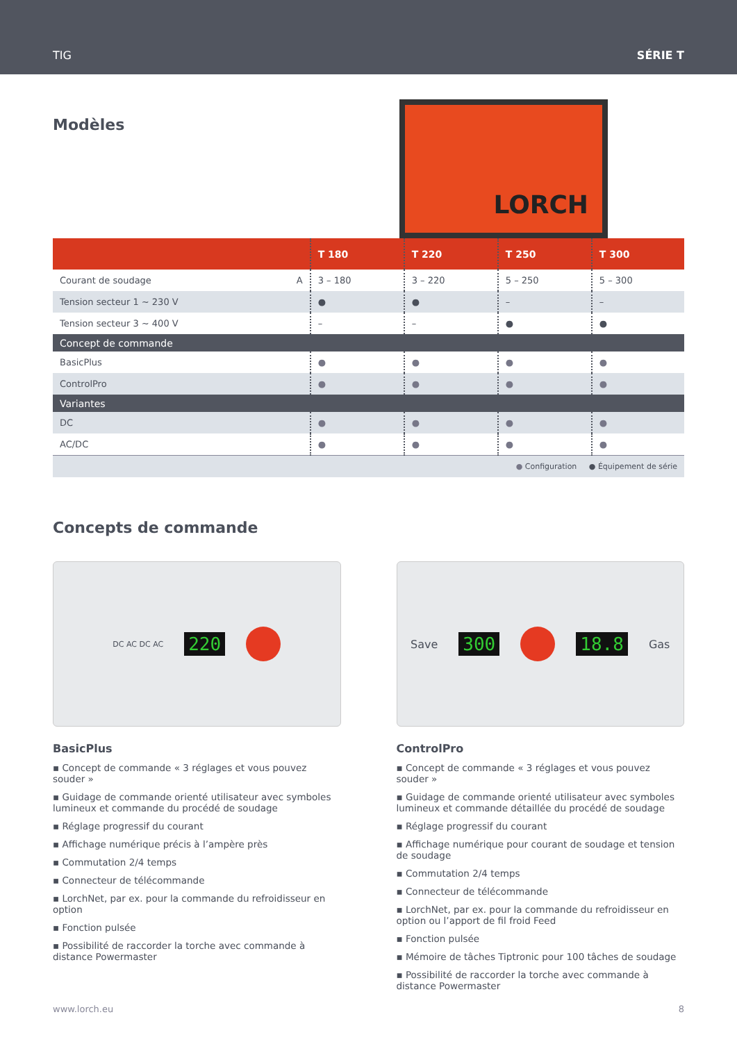TIG SÉRIE T
Modèles
LORCH
| | T 180 | T 220 | T 250 | T 300 |
| --- | --- | --- | --- | --- |
| Courant de soudage A | 3 – 180 | 3 – 220 | 5 – 250 | 5 – 300 |
| Tension secteur 1 ~ 230 V | ● | ● | – | – |
| Tension secteur 3 ~ 400 V | – | – | ● | ● |
| Concept de commande | | | | |
| BasicPlus | ● | ● | ● | ● |
| ControlPro | ● | ● | ● | ● |
| Variantes | | | | |
| DC | ● | ● | ● | ● |
| AC/DC | ● | ● | ● | ● |
| ● Configuration ● Équipement de série | | | | |
Concepts de commande
DC AC DC AC 220
Save 300 18.8 Gas
BasicPlus
▪ Concept de commande « 3 réglages et vous pouvez souder »
▪ Guidage de commande orienté utilisateur avec symboles lumineux et commande du procédé de soudage
▪ Réglage progressif du courant
▪ Affichage numérique précis à l’ampère près
▪ Commutation 2/4 temps
▪ Connecteur de télécommande
▪ LorchNet, par ex. pour la commande du refroidisseur en option
▪ Fonction pulsée
▪ Possibilité de raccorder la torche avec commande à distance Powermaster
ControlPro
▪ Concept de commande « 3 réglages et vous pouvez souder »
▪ Guidage de commande orienté utilisateur avec symboles lumineux et commande détaillée du procédé de soudage
▪ Réglage progressif du courant
▪ Affichage numérique pour courant de soudage et tension de soudage
▪ Commutation 2/4 temps
▪ Connecteur de télécommande
▪ LorchNet, par ex. pour la commande du refroidisseur en option ou l’apport de fil froid Feed
▪ Fonction pulsée
▪ Mémoire de tâches Tiptronic pour 100 tâches de soudage
▪ Possibilité de raccorder la torche avec commande à distance Powermaster
www.lorch.eu 8